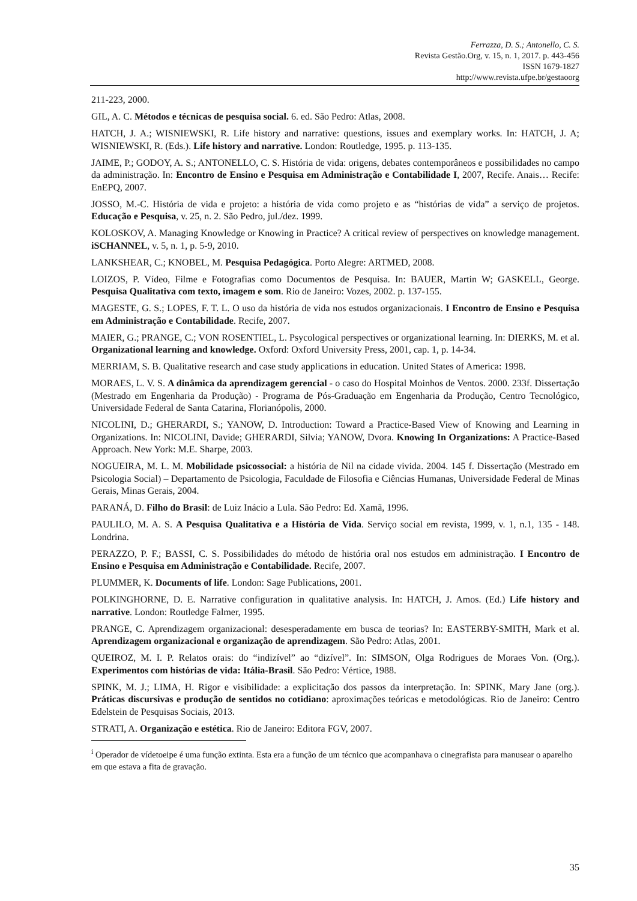Ferrazza, D. S.; Antonello, C. S.
Revista Gestão.Org, v. 15, n. 1, 2017. p. 443-456
ISSN 1679-1827
http://www.revista.ufpe.br/gestaoorg
211-223, 2000.
GIL, A. C. Métodos e técnicas de pesquisa social. 6. ed. São Pedro: Atlas, 2008.
HATCH, J. A.; WISNIEWSKI, R. Life history and narrative: questions, issues and exemplary works. In: HATCH, J. A; WISNIEWSKI, R. (Eds.). Life history and narrative. London: Routledge, 1995. p. 113-135.
JAIME, P.; GODOY, A. S.; ANTONELLO, C. S. História de vida: origens, debates contemporâneos e possibilidades no campo da administração. In: Encontro de Ensino e Pesquisa em Administração e Contabilidade I, 2007, Recife. Anais… Recife: EnEPQ, 2007.
JOSSO, M.-C. História de vida e projeto: a história de vida como projeto e as “histórias de vida” a serviço de projetos. Educação e Pesquisa, v. 25, n. 2. São Pedro, jul./dez. 1999.
KOLOSKOV, A. Managing Knowledge or Knowing in Practice? A critical review of perspectives on knowledge management. iSCHANNEL, v. 5, n. 1, p. 5-9, 2010.
LANKSHEAR, C.; KNOBEL, M. Pesquisa Pedagógica. Porto Alegre: ARTMED, 2008.
LOIZOS, P. Vídeo, Filme e Fotografias como Documentos de Pesquisa. In: BAUER, Martin W; GASKELL, George. Pesquisa Qualitativa com texto, imagem e som. Rio de Janeiro: Vozes, 2002. p. 137-155.
MAGESTE, G. S.; LOPES, F. T. L. O uso da história de vida nos estudos organizacionais. I Encontro de Ensino e Pesquisa em Administração e Contabilidade. Recife, 2007.
MAIER, G.; PRANGE, C.; VON ROSENTIEL, L. Psycological perspectives or organizational learning. In: DIERKS, M. et al. Organizational learning and knowledge. Oxford: Oxford University Press, 2001, cap. 1, p. 14-34.
MERRIAM, S. B. Qualitative research and case study applications in education. United States of America: 1998.
MORAES, L. V. S. A dinâmica da aprendizagem gerencial - o caso do Hospital Moinhos de Ventos. 2000. 233f. Dissertação (Mestrado em Engenharia da Produção) - Programa de Pós-Graduação em Engenharia da Produção, Centro Tecnológico, Universidade Federal de Santa Catarina, Florianópolis, 2000.
NICOLINI, D.; GHERARDI, S.; YANOW, D. Introduction: Toward a Practice-Based View of Knowing and Learning in Organizations. In: NICOLINI, Davide; GHERARDI, Silvia; YANOW, Dvora. Knowing In Organizations: A Practice-Based Approach. New York: M.E. Sharpe, 2003.
NOGUEIRA, M. L. M. Mobilidade psicossocial: a história de Nil na cidade vivida. 2004. 145 f. Dissertação (Mestrado em Psicologia Social) – Departamento de Psicologia, Faculdade de Filosofia e Ciências Humanas, Universidade Federal de Minas Gerais, Minas Gerais, 2004.
PARANÁ, D. Filho do Brasil: de Luiz Inácio a Lula. São Pedro: Ed. Xamã, 1996.
PAULILO, M. A. S. A Pesquisa Qualitativa e a História de Vida. Serviço social em revista, 1999, v. 1, n.1, 135 - 148. Londrina.
PERAZZO, P. F.; BASSI, C. S. Possibilidades do método de história oral nos estudos em administração. I Encontro de Ensino e Pesquisa em Administração e Contabilidade. Recife, 2007.
PLUMMER, K. Documents of life. London: Sage Publications, 2001.
POLKINGHORNE, D. E. Narrative configuration in qualitative analysis. In: HATCH, J. Amos. (Ed.) Life history and narrative. London: Routledge Falmer, 1995.
PRANGE, C. Aprendizagem organizacional: desesperadamente em busca de teorias? In: EASTERBY-SMITH, Mark et al. Aprendizagem organizacional e organização de aprendizagem. São Pedro: Atlas, 2001.
QUEIROZ, M. I. P. Relatos orais: do “indizível” ao “dizível”. In: SIMSON, Olga Rodrigues de Moraes Von. (Org.). Experimentos com histórias de vida: Itália-Brasil. São Pedro: Vértice, 1988.
SPINK, M. J.; LIMA, H. Rigor e visibilidade: a explicitação dos passos da interpretação. In: SPINK, Mary Jane (org.). Práticas discursivas e produção de sentidos no cotidiano: aproximações teóricas e metodológicas. Rio de Janeiro: Centro Edelstein de Pesquisas Sociais, 2013.
STRATI, A. Organização e estética. Rio de Janeiro: Editora FGV, 2007.
<sup>i</sup> Operador de vídetoeipe é uma função extinta. Esta era a função de um técnico que acompanhava o cinegrafista para manusear o aparelho em que estava a fita de gravação.
35